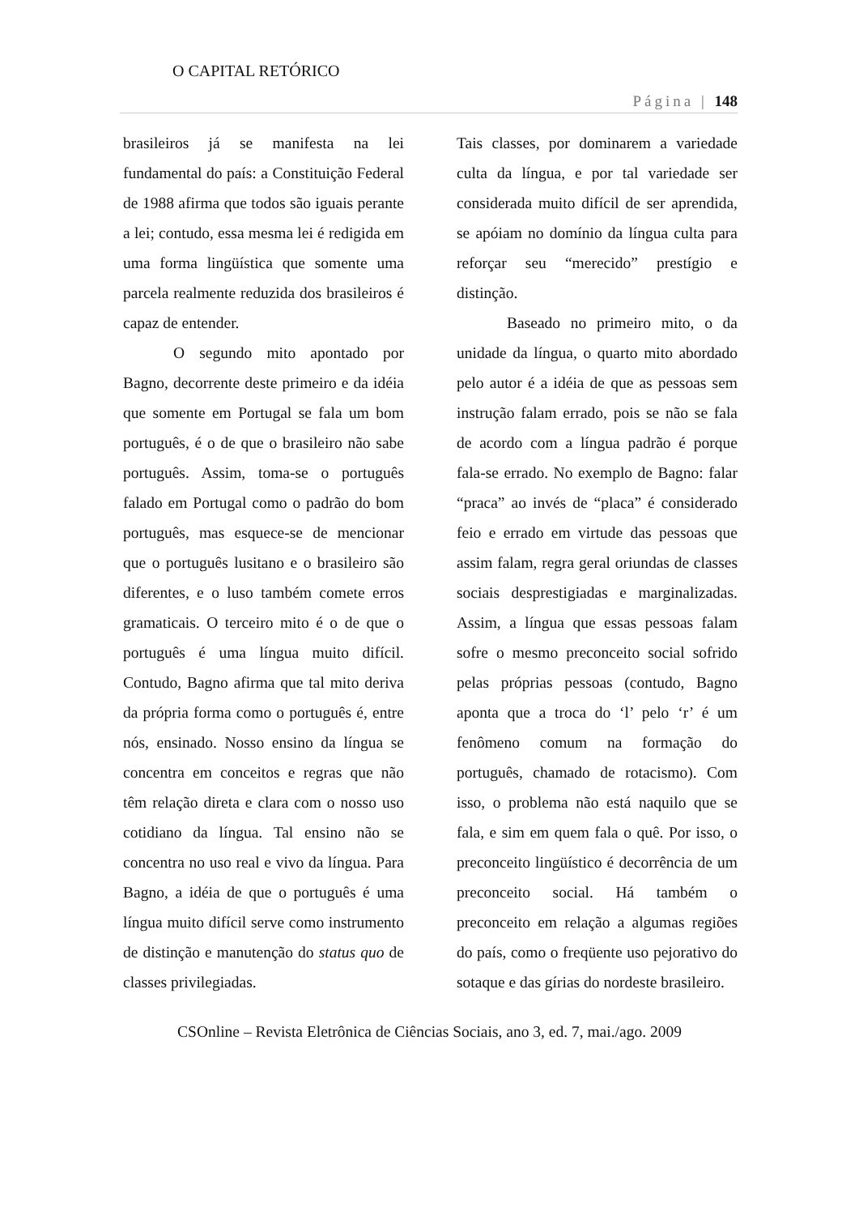O CAPITAL RETÓRICO
Página | 148
brasileiros já se manifesta na lei fundamental do país: a Constituição Federal de 1988 afirma que todos são iguais perante a lei; contudo, essa mesma lei é redigida em uma forma lingüística que somente uma parcela realmente reduzida dos brasileiros é capaz de entender.
O segundo mito apontado por Bagno, decorrente deste primeiro e da idéia que somente em Portugal se fala um bom português, é o de que o brasileiro não sabe português. Assim, toma-se o português falado em Portugal como o padrão do bom português, mas esquece-se de mencionar que o português lusitano e o brasileiro são diferentes, e o luso também comete erros gramaticais. O terceiro mito é o de que o português é uma língua muito difícil. Contudo, Bagno afirma que tal mito deriva da própria forma como o português é, entre nós, ensinado. Nosso ensino da língua se concentra em conceitos e regras que não têm relação direta e clara com o nosso uso cotidiano da língua. Tal ensino não se concentra no uso real e vivo da língua. Para Bagno, a idéia de que o português é uma língua muito difícil serve como instrumento de distinção e manutenção do status quo de classes privilegiadas.
Tais classes, por dominarem a variedade culta da língua, e por tal variedade ser considerada muito difícil de ser aprendida, se apóiam no domínio da língua culta para reforçar seu “merecido” prestígio e distinção.
Baseado no primeiro mito, o da unidade da língua, o quarto mito abordado pelo autor é a idéia de que as pessoas sem instrução falam errado, pois se não se fala de acordo com a língua padrão é porque fala-se errado. No exemplo de Bagno: falar “praca” ao invés de “placa” é considerado feio e errado em virtude das pessoas que assim falam, regra geral oriundas de classes sociais desprestigiadas e marginalizadas. Assim, a língua que essas pessoas falam sofre o mesmo preconceito social sofrido pelas próprias pessoas (contudo, Bagno aponta que a troca do ‘l’ pelo ‘r’ é um fenômeno comum na formação do português, chamado de rotacismo). Com isso, o problema não está naquilo que se fala, e sim em quem fala o quê. Por isso, o preconceito lingüístico é decorrência de um preconceito social. Há também o preconceito em relação a algumas regiões do país, como o freqüente uso pejorativo do sotaque e das gírias do nordeste brasileiro.
CSOnline – Revista Eletrônica de Ciências Sociais, ano 3, ed. 7, mai./ago. 2009